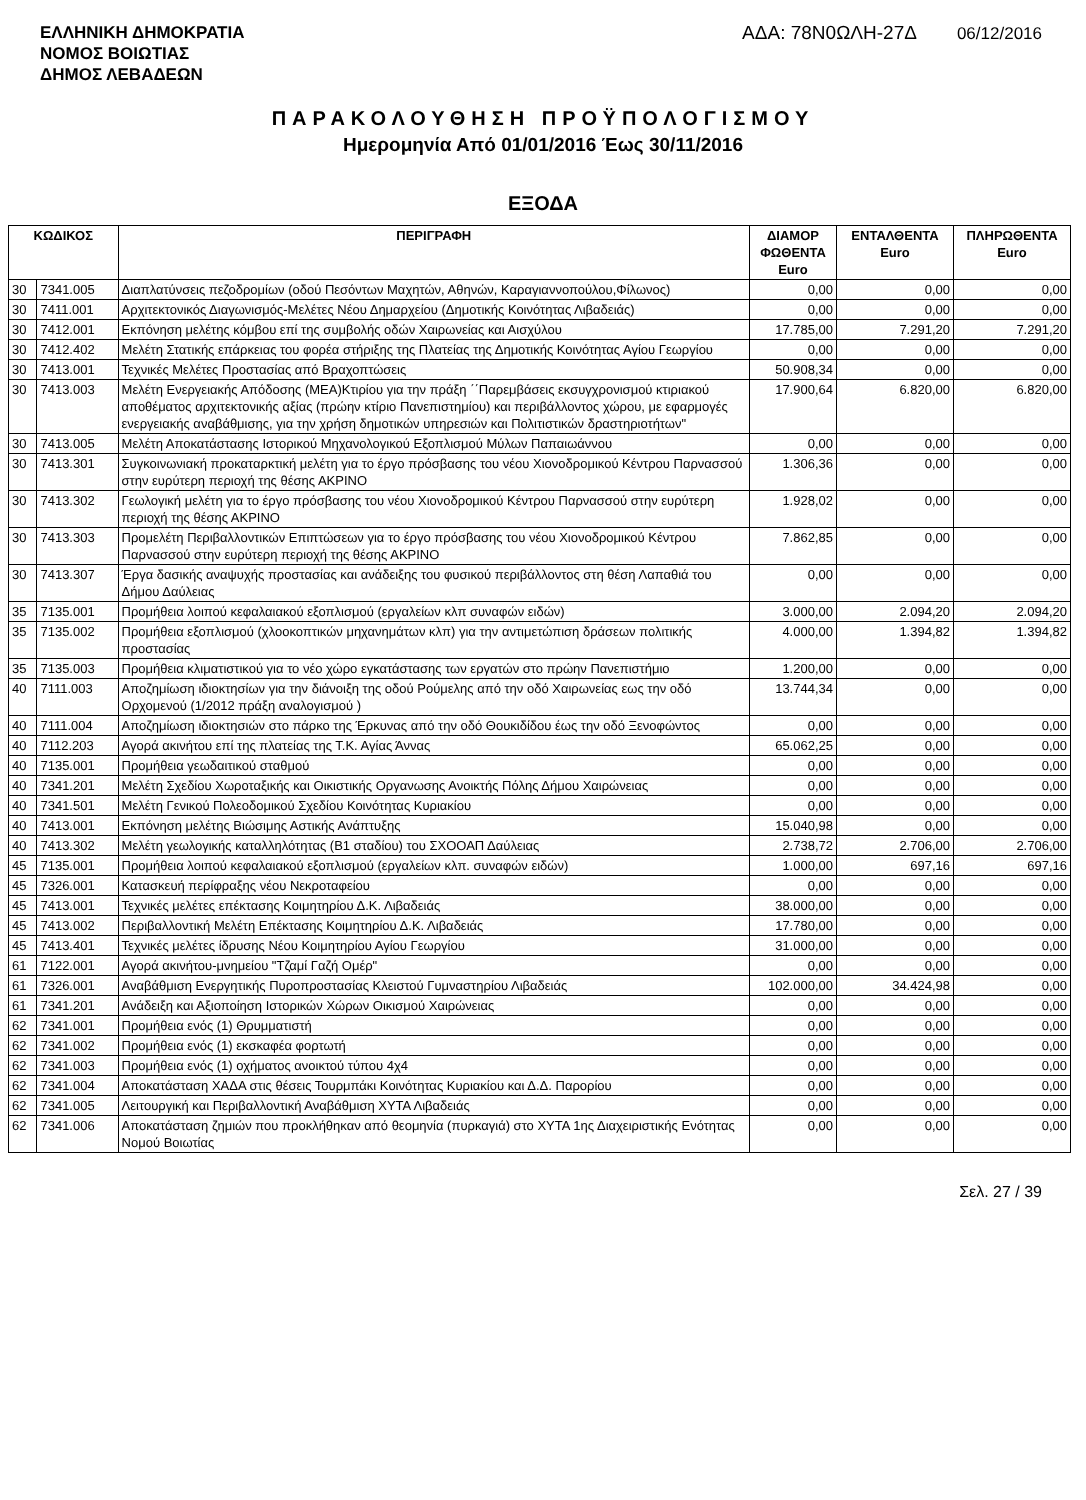ΕΛΛΗΝΙΚΗ ΔΗΜΟΚΡΑΤΙΑ
ΝΟΜΟΣ ΒΟΙΩΤΙΑΣ
ΔΗΜΟΣ ΛΕΒΑΔΕΩΝ
ΑΔΑ: 78Ν0ΩΛΗ-27Δ 06/12/2016
ΠΑΡΑΚΟΛΟΥΘΗΣΗ ΠΡΟΫΠΟΛΟΓΙΣΜΟΥ
Ημερομηνία Από 01/01/2016 Έως 30/11/2016
ΕΞΟΔΑ
| ΚΩΔΙΚΟΣ | | ΠΕΡΙΓΡΑΦΗ | ΔΙΑΜΟΡ ΦΩΘΕΝΤΑ Euro | ΕΝΤΑΛΘΕΝΤΑ Euro | ΠΛΗΡΩΘΕΝΤΑ Euro |
| --- | --- | --- | --- | --- | --- |
| 30 | 7341.005 | Διαπλατύνσεις πεζοδρομίων (οδού Πεσόντων Μαχητών, Αθηνών, Καραγιαννοπούλου,Φίλωνος) | 0,00 | 0,00 | 0,00 |
| 30 | 7411.001 | Αρχιτεκτονικός Διαγωνισμός-Μελέτες Νέου Δημαρχείου (Δημοτικής Κοινότητας Λιβαδειάς) | 0,00 | 0,00 | 0,00 |
| 30 | 7412.001 | Εκπόνηση μελέτης κόμβου επί της συμβολής οδών Χαιρωνείας και Αισχύλου | 17.785,00 | 7.291,20 | 7.291,20 |
| 30 | 7412.402 | Μελέτη Στατικής επάρκειας του φορέα στήριξης της Πλατείας της Δημοτικής Κοινότητας Αγίου Γεωργίου | 0,00 | 0,00 | 0,00 |
| 30 | 7413.001 | Τεχνικές Μελέτες Προστασίας από Βραχοπτώσεις | 50.908,34 | 0,00 | 0,00 |
| 30 | 7413.003 | Μελέτη Ενεργειακής Απόδοσης (ΜΕΑ)Κτιρίου για την πράξη ΄΄Παρεμβάσεις εκσυγχρονισμού κτιριακού αποθέματος αρχιτεκτονικής αξίας (πρώην κτίριο Πανεπιστημίου) και περιβάλλοντος χώρου, με εφαρμογές ενεργειακής αναβάθμισης, για την χρήση δημοτικών υπηρεσιών και Πολιτιστικών δραστηριοτήτων" | 17.900,64 | 6.820,00 | 6.820,00 |
| 30 | 7413.005 | Μελέτη Αποκατάστασης Ιστορικού Μηχανολογικού Εξοπλισμού Μύλων Παπαιωάννου | 0,00 | 0,00 | 0,00 |
| 30 | 7413.301 | Συγκοινωνιακή προκαταρκτική μελέτη για το έργο πρόσβασης του νέου Χιονοδρομικού Κέντρου Παρνασσού στην ευρύτερη περιοχή της θέσης ΑΚΡΙΝΟ | 1.306,36 | 0,00 | 0,00 |
| 30 | 7413.302 | Γεωλογική μελέτη για το έργο πρόσβασης του νέου Χιονοδρομικού Κέντρου Παρνασσού στην ευρύτερη περιοχή της θέσης ΑΚΡΙΝΟ | 1.928,02 | 0,00 | 0,00 |
| 30 | 7413.303 | Προμελέτη Περιβαλλοντικών Επιπτώσεων για το έργο πρόσβασης του νέου Χιονοδρομικού Κέντρου Παρνασσού στην ευρύτερη περιοχή της θέσης ΑΚΡΙΝΟ | 7.862,85 | 0,00 | 0,00 |
| 30 | 7413.307 | Έργα δασικής αναψυχής προστασίας και ανάδειξης του φυσικού περιβάλλοντος στη θέση Λαπαθιά του Δήμου Δαύλειας | 0,00 | 0,00 | 0,00 |
| 35 | 7135.001 | Προμήθεια λοιπού κεφαλαιακού εξοπλισμού (εργαλείων κλπ συναφών ειδών) | 3.000,00 | 2.094,20 | 2.094,20 |
| 35 | 7135.002 | Προμήθεια εξοπλισμού (χλοοκοπτικών μηχανημάτων κλπ) για την αντιμετώπιση δράσεων πολιτικής προστασίας | 4.000,00 | 1.394,82 | 1.394,82 |
| 35 | 7135.003 | Προμήθεια κλιματιστικού για το νέο χώρο εγκατάστασης των εργατών στο πρώην Πανεπιστήμιο | 1.200,00 | 0,00 | 0,00 |
| 40 | 7111.003 | Αποζημίωση ιδιοκτησίων για την διάνοιξη της οδού Ρούμελης από την οδό Χαιρωνείας εως την οδό Ορχομενού (1/2012 πράξη αναλογισμού ) | 13.744,34 | 0,00 | 0,00 |
| 40 | 7111.004 | Αποζημίωση ιδιοκτησιών στο πάρκο της Έρκυνας από την οδό Θουκιδίδου έως την οδό Ξενοφώντος | 0,00 | 0,00 | 0,00 |
| 40 | 7112.203 | Αγορά ακινήτου επί της πλατείας της Τ.Κ. Αγίας Άννας | 65.062,25 | 0,00 | 0,00 |
| 40 | 7135.001 | Προμήθεια γεωδαιτικού σταθμού | 0,00 | 0,00 | 0,00 |
| 40 | 7341.201 | Μελέτη Σχεδίου Χωροταξικής και Οικιστικής Οργανωσης Ανοικτής Πόλης Δήμου Χαιρώνειας | 0,00 | 0,00 | 0,00 |
| 40 | 7341.501 | Μελέτη Γενικού Πολεοδομικού Σχεδίου Κοινότητας Κυριακίου | 0,00 | 0,00 | 0,00 |
| 40 | 7413.001 | Εκπόνηση μελέτης Βιώσιμης Αστικής Ανάπτυξης | 15.040,98 | 0,00 | 0,00 |
| 40 | 7413.302 | Μελέτη γεωλογικής καταλληλότητας (Β1 σταδίου) του ΣΧΟΟΑΠ Δαύλειας | 2.738,72 | 2.706,00 | 2.706,00 |
| 45 | 7135.001 | Προμήθεια λοιπού κεφαλαιακού εξοπλισμού (εργαλείων κλπ. συναφών ειδών) | 1.000,00 | 697,16 | 697,16 |
| 45 | 7326.001 | Κατασκευή περίφραξης νέου Νεκροταφείου | 0,00 | 0,00 | 0,00 |
| 45 | 7413.001 | Τεχνικές μελέτες επέκτασης Κοιμητηρίου Δ.Κ. Λιβαδειάς | 38.000,00 | 0,00 | 0,00 |
| 45 | 7413.002 | Περιβαλλοντική Μελέτη Επέκτασης Κοιμητηρίου Δ.Κ. Λιβαδειάς | 17.780,00 | 0,00 | 0,00 |
| 45 | 7413.401 | Τεχνικές μελέτες ίδρυσης Νέου Κοιμητηρίου Αγίου Γεωργίου | 31.000,00 | 0,00 | 0,00 |
| 61 | 7122.001 | Αγορά ακινήτου-μνημείου "Τζαμί Γαζή Ομέρ" | 0,00 | 0,00 | 0,00 |
| 61 | 7326.001 | Αναβάθμιση Ενεργητικής Πυροπροστασίας Κλειστού Γυμναστηρίου Λιβαδειάς | 102.000,00 | 34.424,98 | 0,00 |
| 61 | 7341.201 | Ανάδειξη και Αξιοποίηση Ιστορικών Χώρων Οικισμού Χαιρώνειας | 0,00 | 0,00 | 0,00 |
| 62 | 7341.001 | Προμήθεια ενός (1) Θρυμματιστή | 0,00 | 0,00 | 0,00 |
| 62 | 7341.002 | Προμήθεια ενός (1) εκσκαφέα φορτωτή | 0,00 | 0,00 | 0,00 |
| 62 | 7341.003 | Προμήθεια ενός (1) οχήματος ανοικτού τύπου 4χ4 | 0,00 | 0,00 | 0,00 |
| 62 | 7341.004 | Αποκατάσταση ΧΑΔΑ στις θέσεις Τουρμπάκι Κοινότητας Κυριακίου και Δ.Δ. Παρορίου | 0,00 | 0,00 | 0,00 |
| 62 | 7341.005 | Λειτουργική και Περιβαλλοντική Αναβάθμιση ΧΥΤΑ Λιβαδειάς | 0,00 | 0,00 | 0,00 |
| 62 | 7341.006 | Αποκατάσταση ζημιών που προκλήθηκαν από θεομηνία (πυρκαγιά) στο ΧΥΤΑ 1ης Διαχειριστικής Ενότητας Νομού Βοιωτίας | 0,00 | 0,00 | 0,00 |
Σελ. 27 / 39